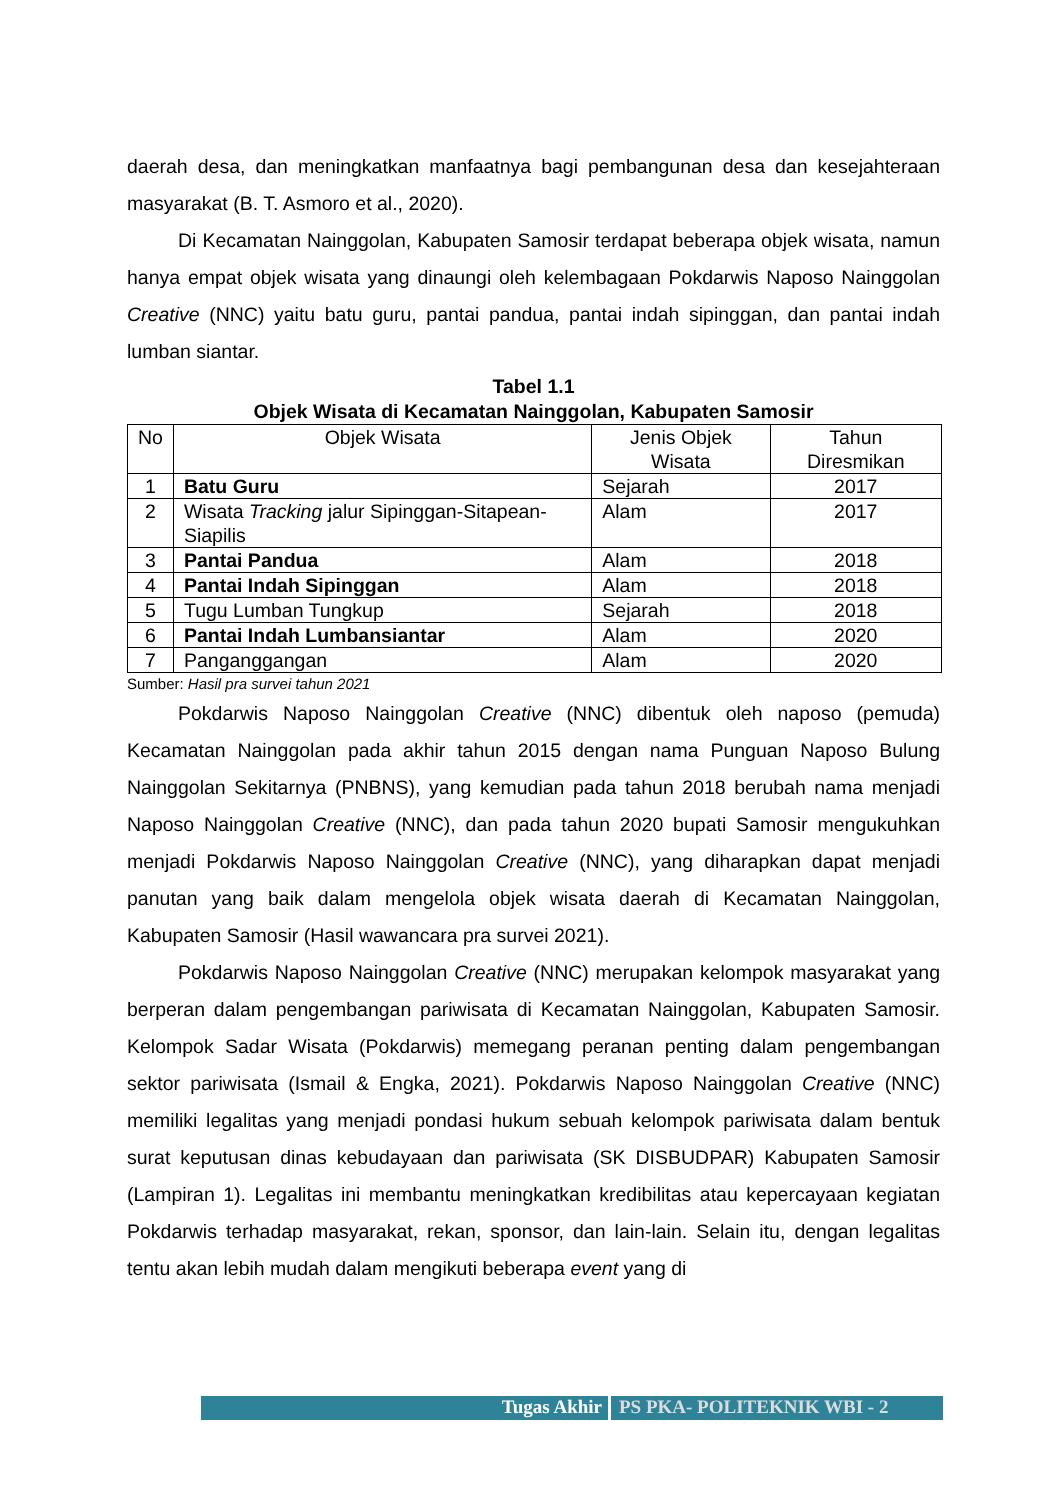daerah desa, dan meningkatkan manfaatnya bagi pembangunan desa dan kesejahteraan masyarakat (B. T. Asmoro et al., 2020).
Di Kecamatan Nainggolan, Kabupaten Samosir terdapat beberapa objek wisata, namun hanya empat objek wisata yang dinaungi oleh kelembagaan Pokdarwis Naposo Nainggolan Creative (NNC) yaitu batu guru, pantai pandua, pantai indah sipinggan, dan pantai indah lumban siantar.
Tabel 1.1
Objek Wisata di Kecamatan Nainggolan, Kabupaten Samosir
| No | Objek Wisata | Jenis Objek Wisata | Tahun Diresmikan |
| --- | --- | --- | --- |
| 1 | Batu Guru | Sejarah | 2017 |
| 2 | Wisata Tracking jalur Sipinggan-Sitapean-Siapilis | Alam | 2017 |
| 3 | Pantai Pandua | Alam | 2018 |
| 4 | Pantai Indah Sipinggan | Alam | 2018 |
| 5 | Tugu Lumban Tungkup | Sejarah | 2018 |
| 6 | Pantai Indah Lumbansiantar | Alam | 2020 |
| 7 | Panganggangan | Alam | 2020 |
Sumber: Hasil pra survei tahun 2021
Pokdarwis Naposo Nainggolan Creative (NNC) dibentuk oleh naposo (pemuda) Kecamatan Nainggolan pada akhir tahun 2015 dengan nama Punguan Naposo Bulung Nainggolan Sekitarnya (PNBNS), yang kemudian pada tahun 2018 berubah nama menjadi Naposo Nainggolan Creative (NNC), dan pada tahun 2020 bupati Samosir mengukuhkan menjadi Pokdarwis Naposo Nainggolan Creative (NNC), yang diharapkan dapat menjadi panutan yang baik dalam mengelola objek wisata daerah di Kecamatan Nainggolan, Kabupaten Samosir (Hasil wawancara pra survei 2021).
Pokdarwis Naposo Nainggolan Creative (NNC) merupakan kelompok masyarakat yang berperan dalam pengembangan pariwisata di Kecamatan Nainggolan, Kabupaten Samosir. Kelompok Sadar Wisata (Pokdarwis) memegang peranan penting dalam pengembangan sektor pariwisata (Ismail & Engka, 2021). Pokdarwis Naposo Nainggolan Creative (NNC) memiliki legalitas yang menjadi pondasi hukum sebuah kelompok pariwisata dalam bentuk surat keputusan dinas kebudayaan dan pariwisata (SK DISBUDPAR) Kabupaten Samosir (Lampiran 1). Legalitas ini membantu meningkatkan kredibilitas atau kepercayaan kegiatan Pokdarwis terhadap masyarakat, rekan, sponsor, dan lain-lain. Selain itu, dengan legalitas tentu akan lebih mudah dalam mengikuti beberapa event yang di
Tugas Akhir PS PKA- POLITEKNIK WBI - 2